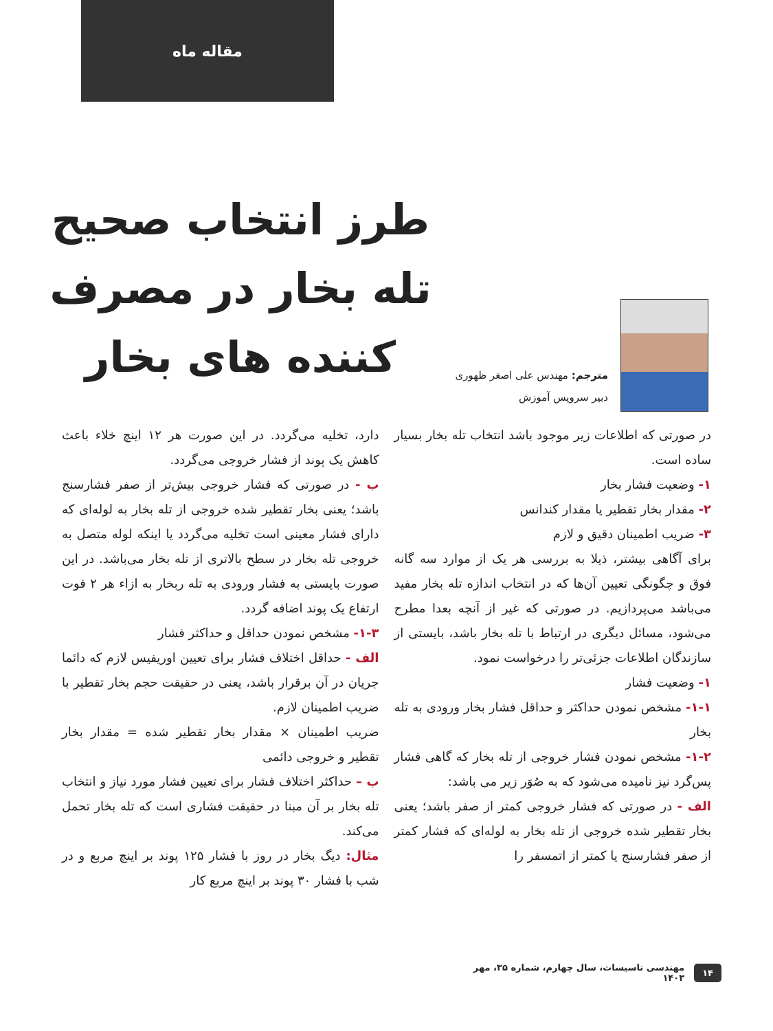مقاله ماه
طرز انتخاب صحیح
تله بخار در مصرف
کننده های بخار
مترجم: مهندس علی اصغر ظهوری
دبیر سرویس آموزش
در صورتی که اطلاعات زیر موجود باشد انتخاب تله بخار بسیار ساده است.
۱- وضعیت فشار بخار
۲- مقدار بخار تقطیر یا مقدار کندانس
۳- ضریب اطمینان دقیق و لازم
برای آگاهی بیشتر، ذیلا به بررسی هر یک از موارد سه گانه فوق و چگونگی تعیین آن‌ها که در انتخاب اندازه تله بخار مفید می‌باشد می‌پردازیم. در صورتی که غیر از آنچه بعدا مطرح می‌شود، مسائل دیگری در ارتباط با تله بخار باشد، بایستی از سازندگان اطلاعات جزئی‌تر را درخواست نمود.
۱- وضعیت فشار
۱-۱- مشخص نمودن حداکثر و حداقل فشار بخار ورودی به تله بخار
۱-۲- مشخص نمودن فشار خروجی از تله بخار که گاهی فشار پس‌گرد نیز نامیده می‌شود که به صُوَر زیر می باشد:
الف - در صورتی که فشار خروجی کمتر از صفر باشد؛ یعنی بخار تقطیر شده خروجی از تله بخار به لوله‌ای که فشار کمتر از صفر فشارسنج یا کمتر از اتمسفر را
دارد، تخلیه می‌گردد. در این صورت هر ۱۲ اینچ خلاء باعث کاهش یک پوند از فشار خروجی می‌گردد.
ب - در صورتی که فشار خروجی بیش‌تر از صفر فشارسنج باشد؛ یعنی بخار تقطیر شده خروجی از تله بخار به لوله‌ای که دارای فشار معینی است تخلیه می‌گردد یا اینکه لوله متصل به خروجی تله بخار در سطح بالاتری از تله بخار می‌باشد. در این صورت بایستی به فشار ورودی به تله ربخار به ازاء هر ۲ فوت ارتفاع یک پوند اضافه گردد.
۱-۳- مشخص نمودن حداقل و حداکثر فشار
الف - حداقل اختلاف فشار برای تعیین اوریفیس لازم که دائما جریان در آن برقرار باشد، یعنی در حقیقت حجم بخار تقطیر با ضریب اطمینان لازم.
ضریب اطمینان × مقدار بخار تقطیر شده = مقدار بخار تقطیر و خروجی دائمی
ب – حداکثر اختلاف فشار برای تعیین فشار مورد نیاز و انتخاب تله بخار بر آن مبنا در حقیقت فشاری است که تله بخار تحمل می‌کند.
مثال: دیگ بخار در روز با فشار ۱۲۵ پوند بر اینچ مربع و در شب با فشار ۳۰ پوند بر اینچ مربع کار
۱۴ مهندسی تاسیسات، سال چهارم، شماره ۳۵، مهر ۱۴۰۳